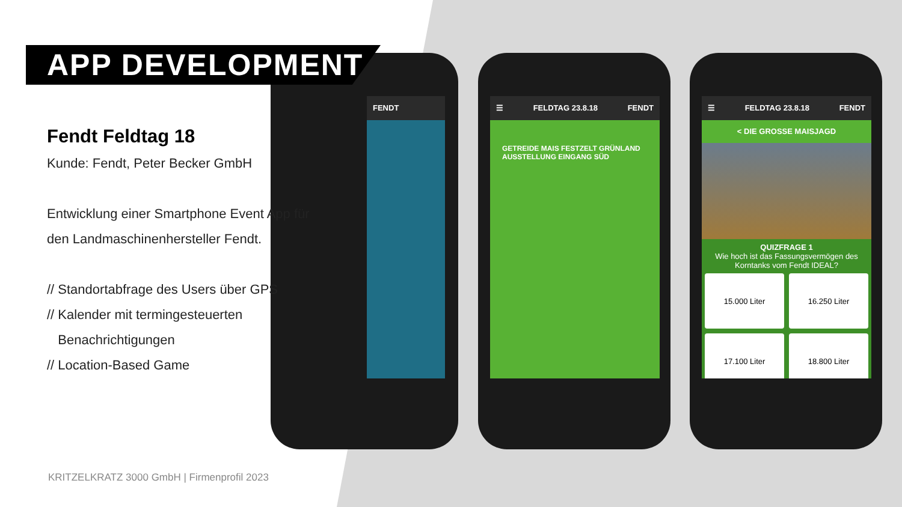FENDT
☰ FELDTAG 23.8.18 FENDT
GETREIDE MAIS FESTZELT GRÜNLAND AUSSTELLUNG EINGANG SÜD
☰ FELDTAG 23.8.18 FENDT
< DIE GROSSE MAISJAGD
QUIZFRAGE 1
Wie hoch ist das Fassungsvermögen des Korntanks vom Fendt IDEAL?
15.000 Liter
16.250 Liter
17.100 Liter
18.800 Liter
APP DEVELOPMENT
Fendt Feldtag 18
Kunde: Fendt, Peter Becker GmbH
Entwicklung einer Smartphone Event App für
den Landmaschinenhersteller Fendt.
// Standortabfrage des Users über GPS
// Kalender mit termingesteuerten
Benachrichtigungen
// Location-Based Game
KRITZELKRATZ 3000 GmbH | Firmenprofil 2023